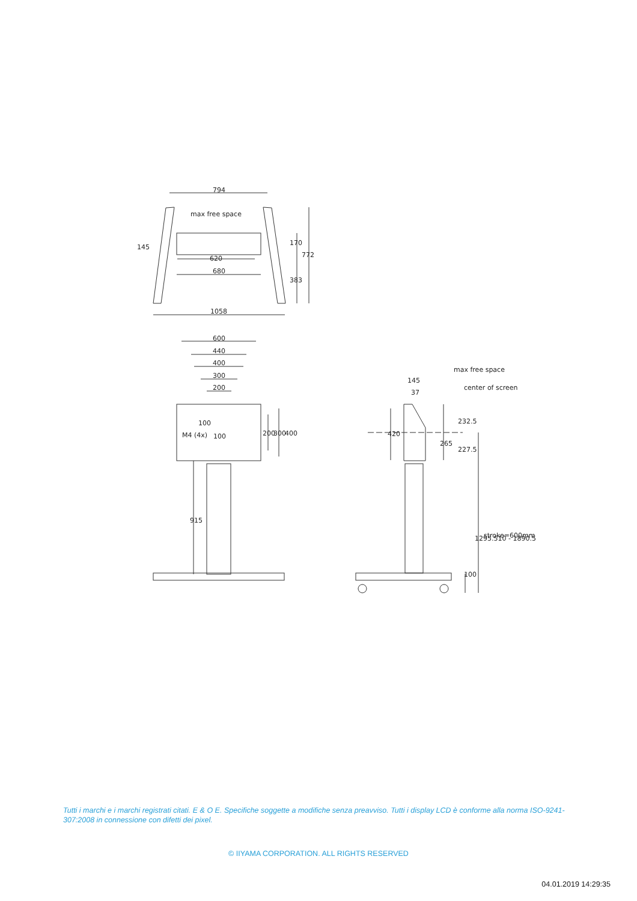794
max free space
620
680
1058
145
170
772
383
600
440
400
300
200
M4 (4x)
100
100
200
300
400
915
max free space
center of screen
145
37
420
232.5
265
227.5
1295.510 - 1890.5
stroke=600mm
100
Tutti i marchi e i marchi registrati citati. E & O E. Specifiche soggette a modifiche senza preavviso. Tutti i display LCD è conforme alla norma ISO-9241-307:2008 in connessione con difetti dei pixel.
© IIYAMA CORPORATION. ALL RIGHTS RESERVED
04.01.2019 14:29:35